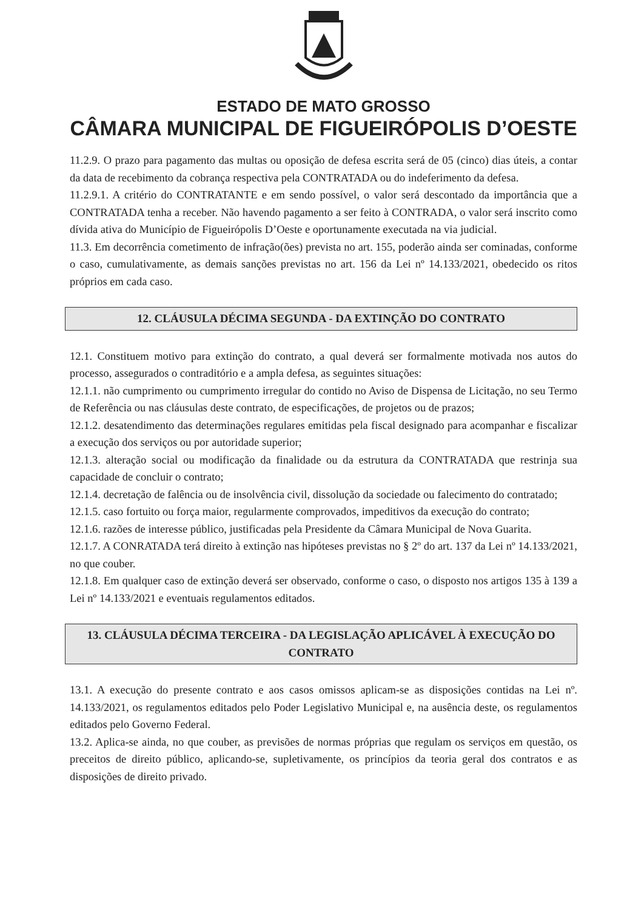ESTADO DE MATO GROSSO
CÂMARA MUNICIPAL DE FIGUEIRÓPOLIS D’OESTE
11.2.9. O prazo para pagamento das multas ou oposição de defesa escrita será de 05 (cinco) dias úteis, a contar da data de recebimento da cobrança respectiva pela CONTRATADA ou do indeferimento da defesa.
11.2.9.1. A critério do CONTRATANTE e em sendo possível, o valor será descontado da importância que a CONTRATADA tenha a receber. Não havendo pagamento a ser feito à CONTRADA, o valor será inscrito como dívida ativa do Município de Figueirópolis D’Oeste e oportunamente executada na via judicial.
11.3. Em decorrência cometimento de infração(ões) prevista no art. 155, poderão ainda ser cominadas, conforme o caso, cumulativamente, as demais sanções previstas no art. 156 da Lei nº 14.133/2021, obedecido os ritos próprios em cada caso.
12. CLÁUSULA DÉCIMA SEGUNDA - DA EXTINÇÃO DO CONTRATO
12.1. Constituem motivo para extinção do contrato, a qual deverá ser formalmente motivada nos autos do processo, assegurados o contraditório e a ampla defesa, as seguintes situações:
12.1.1. não cumprimento ou cumprimento irregular do contido no Aviso de Dispensa de Licitação, no seu Termo de Referência ou nas cláusulas deste contrato, de especificações, de projetos ou de prazos;
12.1.2. desatendimento das determinações regulares emitidas pela fiscal designado para acompanhar e fiscalizar a execução dos serviços ou por autoridade superior;
12.1.3. alteração social ou modificação da finalidade ou da estrutura da CONTRATADA que restrinja sua capacidade de concluir o contrato;
12.1.4. decretação de falência ou de insolvência civil, dissolução da sociedade ou falecimento do contratado;
12.1.5. caso fortuito ou força maior, regularmente comprovados, impeditivos da execução do contrato;
12.1.6. razões de interesse público, justificadas pela Presidente da Câmara Municipal de Nova Guarita.
12.1.7. A CONRATADA terá direito à extinção nas hipóteses previstas no § 2º do art. 137 da Lei nº 14.133/2021, no que couber.
12.1.8. Em qualquer caso de extinção deverá ser observado, conforme o caso, o disposto nos artigos 135 à 139 a Lei nº 14.133/2021 e eventuais regulamentos editados.
13. CLÁUSULA DÉCIMA TERCEIRA - DA LEGISLAÇÃO APLICÁVEL À EXECUÇÃO DO CONTRATO
13.1. A execução do presente contrato e aos casos omissos aplicam-se as disposições contidas na Lei nº. 14.133/2021, os regulamentos editados pelo Poder Legislativo Municipal e, na ausência deste, os regulamentos editados pelo Governo Federal.
13.2. Aplica-se ainda, no que couber, as previsões de normas próprias que regulam os serviços em questão, os preceitos de direito público, aplicando-se, supletivamente, os princípios da teoria geral dos contratos e as disposições de direito privado.